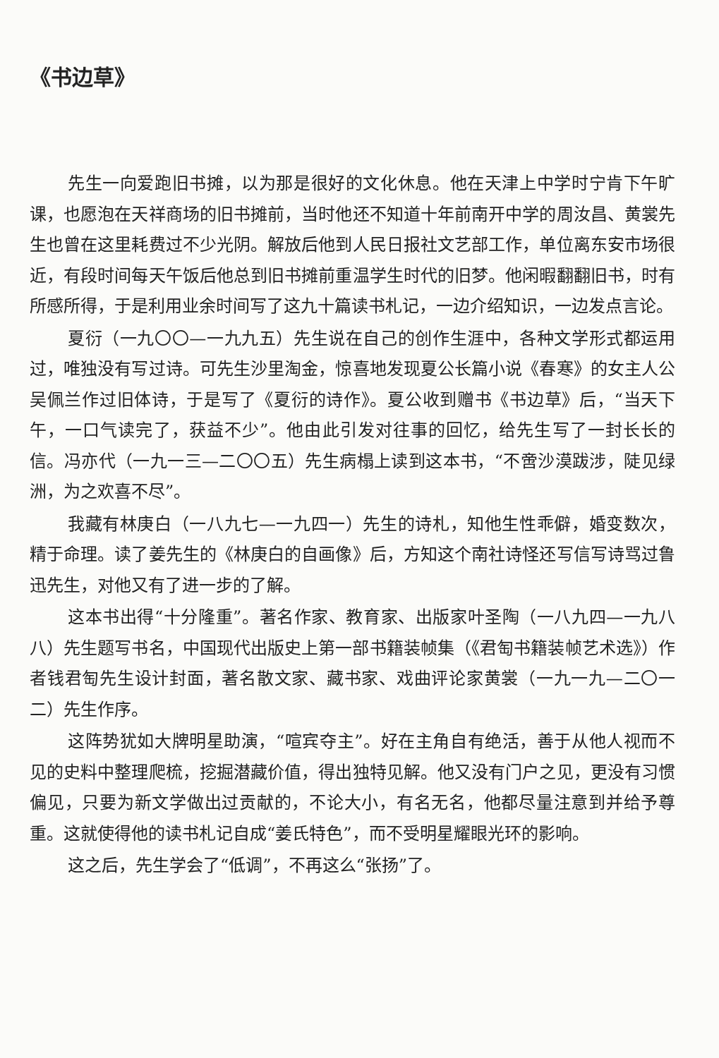《书边草》
先生一向爱跑旧书摊，以为那是很好的文化休息。他在天津上中学时宁肯下午旷课，也愿泡在天祥商场的旧书摊前，当时他还不知道十年前南开中学的周汝昌、黄裳先生也曾在这里耗费过不少光阴。解放后他到人民日报社文艺部工作，单位离东安市场很近，有段时间每天午饭后他总到旧书摊前重温学生时代的旧梦。他闲暇翻翻旧书，时有所感所得，于是利用业余时间写了这九十篇读书札记，一边介绍知识，一边发点言论。
夏衍（一九〇〇—一九九五）先生说在自己的创作生涯中，各种文学形式都运用过，唯独没有写过诗。可先生沙里淘金，惊喜地发现夏公长篇小说《春寒》的女主人公吴佩兰作过旧体诗，于是写了《夏衍的诗作》。夏公收到赠书《书边草》后，“当天下午，一口气读完了，获益不少”。他由此引发对往事的回忆，给先生写了一封长长的信。冯亦代（一九一三—二〇〇五）先生病榻上读到这本书，“不啻沙漠跋涉，陡见绿洲，为之欢喜不尽”。
我藏有林庚白（一八九七—一九四一）先生的诗札，知他生性乖僻，婚变数次，精于命理。读了姜先生的《林庚白的自画像》后，方知这个南社诗怪还写信写诗骂过鲁迅先生，对他又有了进一步的了解。
这本书出得“十分隆重”。著名作家、教育家、出版家叶圣陶（一八九四—一九八八）先生题写书名，中国现代出版史上第一部书籍装帧集（《君匋书籍装帧艺术选》）作者钱君匋先生设计封面，著名散文家、藏书家、戏曲评论家黄裳（一九一九—二〇一二）先生作序。
这阵势犹如大牌明星助演，“喧宾夺主”。好在主角自有绝活，善于从他人视而不见的史料中整理爬梳，挖掘潜藏价值，得出独特见解。他又没有门户之见，更没有习惯偏见，只要为新文学做出过贡献的，不论大小，有名无名，他都尽量注意到并给予尊重。这就使得他的读书札记自成“姜氏特色”，而不受明星耀眼光环的影响。
这之后，先生学会了“低调”，不再这么“张扬”了。